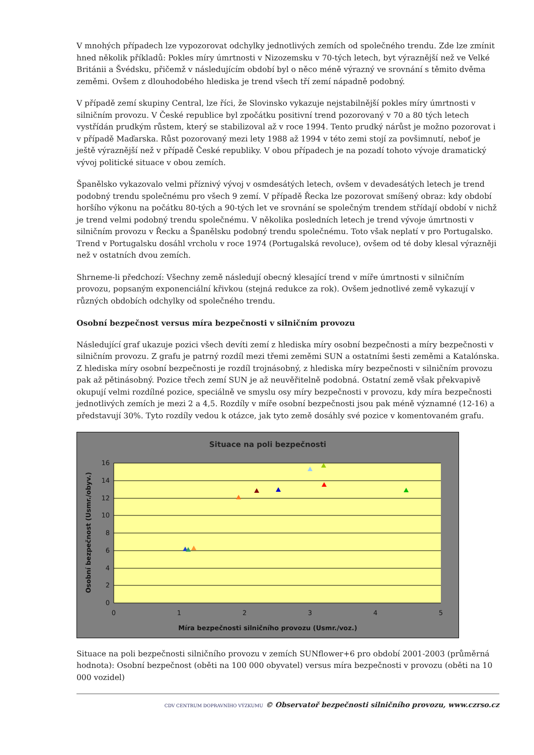V mnohých případech lze vypozorovat odchylky jednotlivých zemích od společného trendu. Zde lze zmínit hned několik příkladů: Pokles míry úmrtnosti v Nizozemsku v 70-tých letech, byt výraznější než ve Velké Británii a Švédsku, přičemž v následujícím období byl o něco méně výrazný ve srovnání s těmito dvěma zeměmi. Ovšem z dlouhodobého hlediska je trend všech tří zemí nápadně podobný.
V případě zemí skupiny Central, lze říci, že Slovinsko vykazuje nejstabilnější pokles míry úmrtnosti v silničním provozu. V České republice byl zpočátku positivní trend pozorovaný v 70 a 80 tých letech vystřídán prudkým růstem, který se stabilizoval až v roce 1994. Tento prudký nárůst je možno pozorovat i v případě Maďarska. Růst pozorovaný mezi lety 1988 až 1994 v této zemi stojí za povšimnutí, neboť je ještě výraznější než v případě České republiky. V obou případech je na pozadí tohoto vývoje dramatický vývoj politické situace v obou zemích.
Španělsko vykazovalo velmi příznivý vývoj v osmdesátých letech, ovšem v devadesátých letech je trend podobný trendu společnému pro všech 9 zemí. V případě Řecka lze pozorovat smíšený obraz: kdy období horšího výkonu na počátku 80-tých a 90-tých let ve srovnání se společným trendem střídají období v nichž je trend velmi podobný trendu společnému. V několika posledních letech je trend vývoje úmrtnosti v silničním provozu v Řecku a Španělsku podobný trendu společnému. Toto však neplatí v pro Portugalsko. Trend v Portugalsku dosáhl vrcholu v roce 1974 (Portugalská revoluce), ovšem od té doby klesal výrazněji než v ostatních dvou zemích.
Shrneme-li předchozí: Všechny země následují obecný klesající trend v míře úmrtnosti v silničním provozu, popsaným exponenciální křivkou (stejná redukce za rok). Ovšem jednotlivé země vykazují v různých obdobích odchylky od společného trendu.
Osobní bezpečnost versus míra bezpečnosti v silničním provozu
Následující graf ukazuje pozici všech devíti zemí z hlediska míry osobní bezpečnosti a míry bezpečnosti v silničním provozu. Z grafu je patrný rozdíl mezi třemi zeměmi SUN a ostatními šesti zeměmi a Katalónska. Z hlediska míry osobní bezpečnosti je rozdíl trojnásobný, z hlediska míry bezpečnosti v silničním provozu pak až pětinásobný. Pozice třech zemí SUN je až neuvěřitelně podobná. Ostatní země však překvapivě okupují velmi rozdílné pozice, speciálně ve smyslu osy míry bezpečnosti v provozu, kdy míra bezpečnosti jednotlivých zemích je mezi 2 a 4,5. Rozdíly v míře osobní bezpečnosti jsou pak méně významné (12-16) a představují 30%. Tyto rozdíly vedou k otázce, jak tyto země dosáhly své pozice v komentovaném grafu.
Situace na poli bezpečnosti
16
14
12
10
8
6
4
2
0
0
1
2
3
4
5
Míra bezpečnosti silničního provozu (Usmr./voz.)
Osobní bezpečnost (Usmr./obyv.)
Situace na poli bezpečnosti silničního provozu v zemích SUNflower+6 pro období 2001-2003 (průměrná hodnota): Osobní bezpečnost (oběti na 100 000 obyvatel) versus míra bezpečnosti v provozu (oběti na 10 000 vozidel)
CDV CENTRUM DOPRAVNÍHO VÝZKUMU © Observatoř bezpečnosti silničního provozu, www.czrso.cz